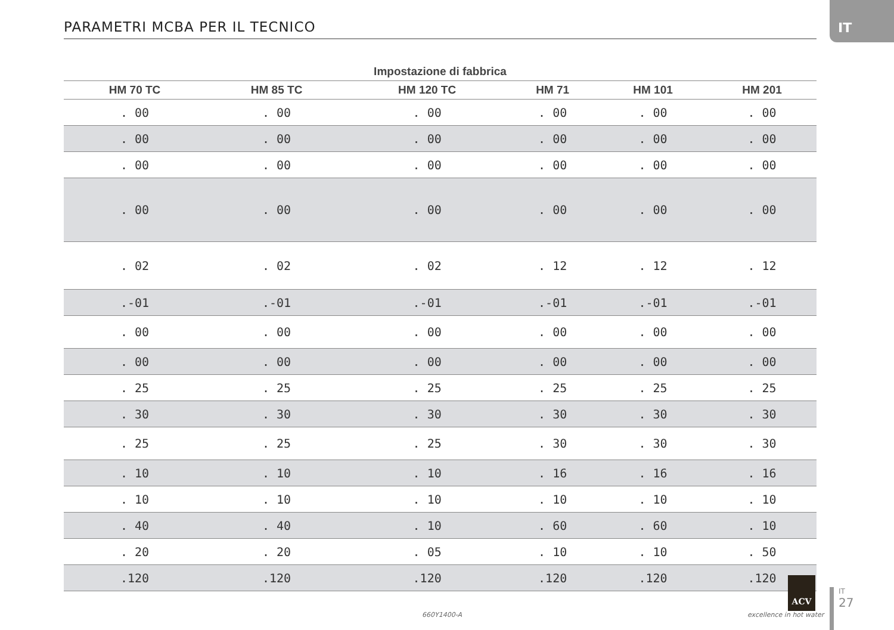PARAMETRI MCBA PER IL TECNICO
IT
| Impostazione di fabbrica | | | | | |
| --- | --- | --- | --- | --- | --- |
| HM 70 TC | HM 85 TC | HM 120 TC | HM 71 | HM 101 | HM 201 |
| . 00 | . 00 | . 00 | . 00 | . 00 | . 00 |
| . 00 | . 00 | . 00 | . 00 | . 00 | . 00 |
| . 00 | . 00 | . 00 | . 00 | . 00 | . 00 |
| . 00 | . 00 | . 00 | . 00 | . 00 | . 00 |
| . 02 | . 02 | . 02 | . 12 | . 12 | . 12 |
| .-01 | .-01 | .-01 | .-01 | .-01 | .-01 |
| . 00 | . 00 | . 00 | . 00 | . 00 | . 00 |
| . 00 | . 00 | . 00 | . 00 | . 00 | . 00 |
| . 25 | . 25 | . 25 | . 25 | . 25 | . 25 |
| . 30 | . 30 | . 30 | . 30 | . 30 | . 30 |
| . 25 | . 25 | . 25 | . 30 | . 30 | . 30 |
| . 10 | . 10 | . 10 | . 16 | . 16 | . 16 |
| . 10 | . 10 | . 10 | . 10 | . 10 | . 10 |
| . 40 | . 40 | . 10 | . 60 | . 60 | . 10 |
| . 20 | . 20 | . 05 | . 10 | . 10 | . 50 |
| .120 | .120 | .120 | .120 | .120 | .120 |
660Y1400-A
ACV
excellence in hot water
IT
27